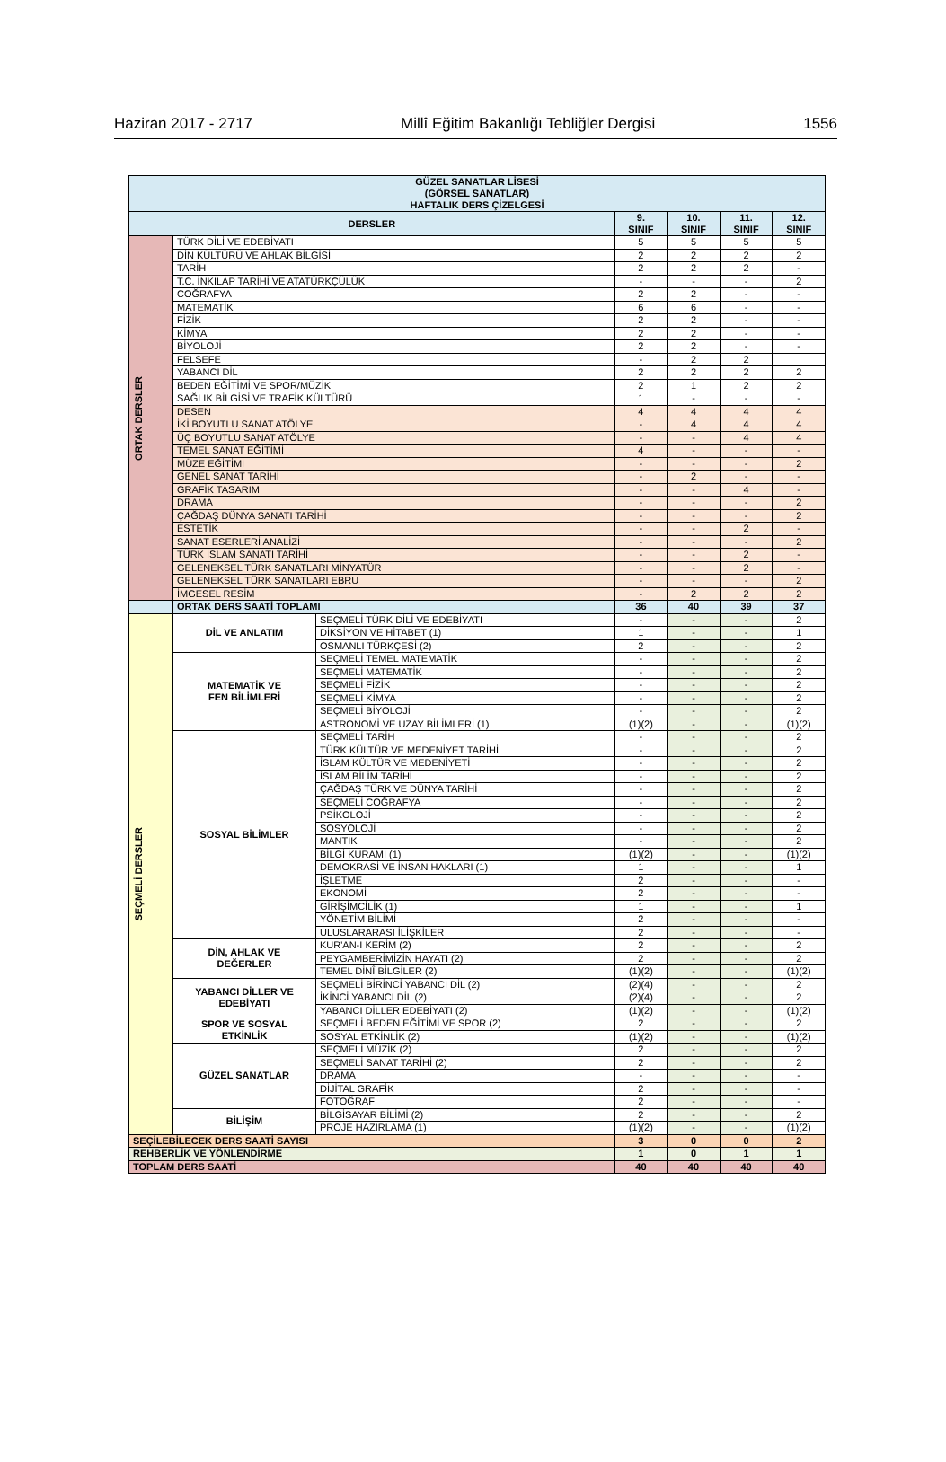Haziran 2017 - 2717 Millî Eğitim Bakanlığı Tebliğler Dergisi 1556
| GÜZEL SANATLAR LİSESİ (GÖRSEL SANATLAR) HAFTALIK DERS ÇİZELGESİ | | | | | | |
| --- | --- | --- | --- | --- | --- | --- |
| DERSLER | | | 9. SINIF | 10. SINIF | 11. SINIF | 12. SINIF |
| ORTAK DERSLER | TÜRK DİLİ VE EDEBİYATI | | 5 | 5 | 5 | 5 |
| | DİN KÜLTÜRÜ VE AHLAK BİLGİSİ | | 2 | 2 | 2 | 2 |
| | TARİH | | 2 | 2 | 2 | - |
| | T.C. İNKILAP TARİHİ VE ATATÜRKÇÜLÜK | | - | - | - | 2 |
| | COĞRAFYA | | 2 | 2 | - | - |
| | MATEMATİK | | 6 | 6 | - | - |
| | FİZİK | | 2 | 2 | - | - |
| | KİMYA | | 2 | 2 | - | - |
| | BİYOLOJİ | | 2 | 2 | - | - |
| | FELSEFE | | - | 2 | 2 | |
| | YABANCI DİL | | 2 | 2 | 2 | 2 |
| | BEDEN EĞİTİMİ VE SPOR/MÜZİK | | 2 | 1 | 2 | 2 |
| | SAĞLIK BİLGİSİ VE TRAFİK KÜLTÜRÜ | | 1 | - | - | - |
| | DESEN | | 4 | 4 | 4 | 4 |
| | İKİ BOYUTLU SANAT ATÖLYE | | - | 4 | 4 | 4 |
| | ÜÇ BOYUTLU SANAT ATÖLYE | | - | - | 4 | 4 |
| | TEMEL SANAT EĞİTİMİ | | 4 | - | - | - |
| | MÜZE EĞİTİMİ | | - | - | - | 2 |
| | GENEL SANAT TARİHİ | | - | 2 | - | - |
| | GRAFİK TASARIM | | - | - | 4 | - |
| | DRAMA | | - | - | - | 2 |
| | ÇAĞDAŞ DÜNYA SANATI TARİHİ | | - | - | - | 2 |
| | ESTETİK | | - | - | 2 | - |
| | SANAT ESERLERİ ANALİZİ | | - | - | - | 2 |
| | TÜRK İSLAM SANATI TARİHİ | | - | - | 2 | - |
| | GELENEKSEL TÜRK SANATLARI MİNYATÜR | | - | - | 2 | - |
| | GELENEKSEL TÜRK SANATLARI EBRU | | - | - | - | 2 |
| | İMGESEL RESİM | | - | 2 | 2 | 2 |
| | ORTAK DERS SAATİ TOPLAMI | | 36 | 40 | 39 | 37 |
| SEÇMELİ DERSLER | DİL VE ANLATIM | SEÇMELİ TÜRK DİLİ VE EDEBİYATI | - | - | - | 2 |
| | | DİKSİYON VE HİTABET (1) | 1 | - | - | 1 |
| | | OSMANLI TÜRKÇESİ (2) | 2 | - | - | 2 |
| | MATEMATİK VE FEN BİLİMLERİ | SEÇMELİ TEMEL MATEMATİK | - | - | - | 2 |
| | | SEÇMELİ MATEMATİK | - | - | - | 2 |
| | | SEÇMELİ FİZİK | - | - | - | 2 |
| | | SEÇMELİ KİMYA | - | - | - | 2 |
| | | SEÇMELİ BİYOLOJİ | - | - | - | 2 |
| | | ASTRONOMİ VE UZAY BİLİMLERİ (1) | (1)(2) | - | - | (1)(2) |
| | SOSYAL BİLİMLER | SEÇMELİ TARİH | - | - | - | 2 |
| | | TÜRK KÜLTÜR VE MEDENİYET TARİHİ | - | - | - | 2 |
| | | İSLAM KÜLTÜR VE MEDENİYETİ | - | - | - | 2 |
| | | İSLAM BİLİM TARİHİ | - | - | - | 2 |
| | | ÇAĞDAŞ TÜRK VE DÜNYA TARİHİ | - | - | - | 2 |
| | | SEÇMELİ COĞRAFYA | - | - | - | 2 |
| | | PSİKOLOJİ | - | - | - | 2 |
| | | SOSYOLOJİ | - | - | - | 2 |
| | | MANTIK | - | - | - | 2 |
| | | BİLGİ KURAMI (1) | (1)(2) | - | - | (1)(2) |
| | | DEMOKRASİ VE İNSAN HAKLARI (1) | 1 | - | - | 1 |
| | | İŞLETME | 2 | - | - | - |
| | | EKONOMİ | 2 | - | - | - |
| | | GİRİŞİMCİLİK (1) | 1 | - | - | 1 |
| | | YÖNETİM BİLİMİ | 2 | - | - | - |
| | | ULUSLARARASI İLİŞKİLER | 2 | - | - | - |
| | DİN, AHLAK VE DEĞERLER | KUR'AN-I KERİM (2) | 2 | - | - | 2 |
| | | PEYGAMBERİMİZİN HAYATI (2) | 2 | - | - | 2 |
| | | TEMEL DİNÎ BİLGİLER (2) | (1)(2) | - | - | (1)(2) |
| | YABANCI DİLLER VE EDEBİYATI | SEÇMELİ BİRİNCİ YABANCI DİL (2) | (2)(4) | - | - | 2 |
| | | İKİNCİ YABANCI DİL (2) | (2)(4) | - | - | 2 |
| | | YABANCI DİLLER EDEBİYATI (2) | (1)(2) | - | - | (1)(2) |
| | SPOR VE SOSYAL ETKİNLİK | SEÇMELİ BEDEN EĞİTİMİ VE SPOR (2) | 2 | - | - | 2 |
| | | SOSYAL ETKİNLİK (2) | (1)(2) | - | - | (1)(2) |
| | GÜZEL SANATLAR | SEÇMELİ MÜZİK (2) | 2 | - | - | 2 |
| | | SEÇMELİ SANAT TARİHİ (2) | 2 | - | - | 2 |
| | | DRAMA | - | - | - | - |
| | | DİJİTAL GRAFİK | 2 | - | - | - |
| | | FOTOĞRAF | 2 | - | - | - |
| | BİLİŞİM | BİLGİSAYAR BİLİMİ (2) | 2 | - | - | 2 |
| | | PROJE HAZIRLAMA (1) | (1)(2) | - | - | (1)(2) |
| SEÇİLEBİLECEK DERS SAATİ SAYISI | | | 3 | 0 | 0 | 2 |
| REHBERLİK VE YÖNLENDİRME | | | 1 | 0 | 1 | 1 |
| TOPLAM DERS SAATİ | | | 40 | 40 | 40 | 40 |